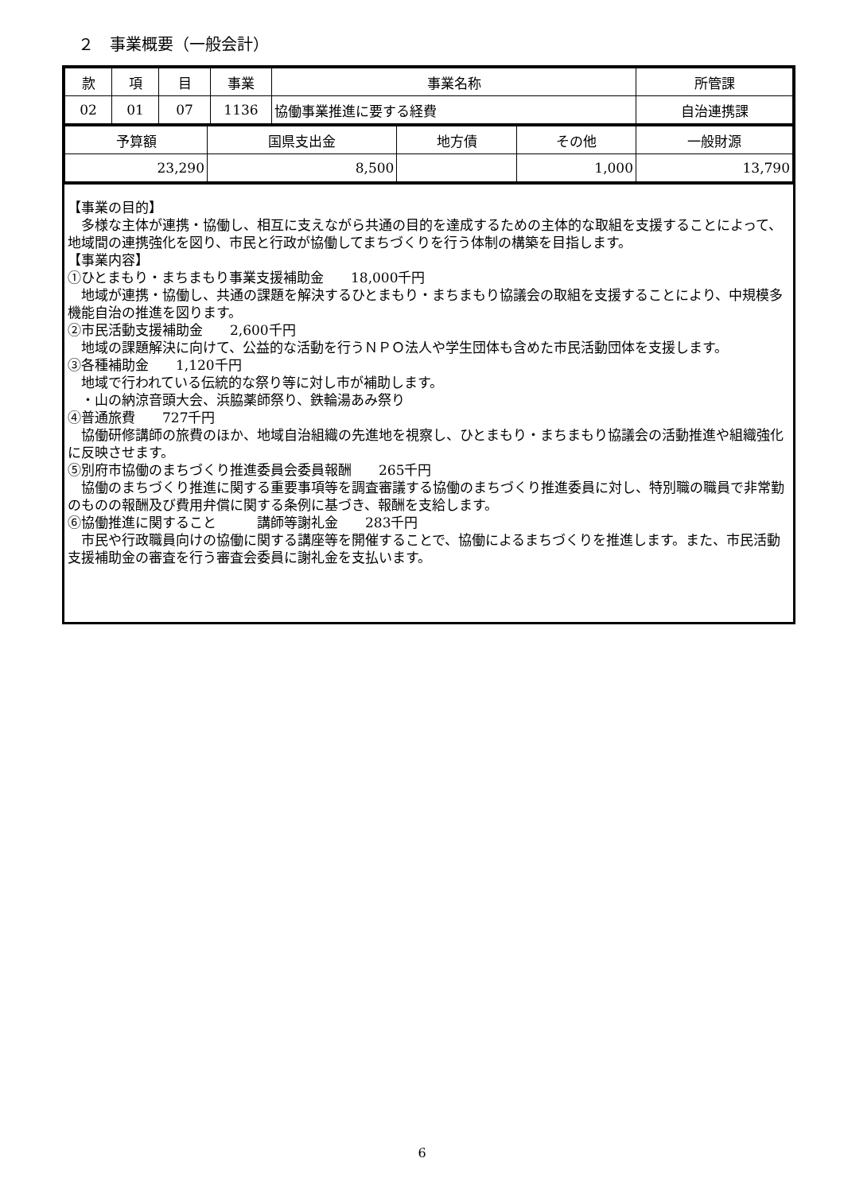２　事業概要（一般会計）
| 款 | 項 | 目 | 事業 | 事業名称 | 所管課 |
| 02 | 01 | 07 | 1136 | 協働事業推進に要する経費 | 自治連携課 |
| 予算額 | 国県支出金 | 地方債 | その他 | 一般財源 |
| 23,290 | 8,500 | | 1,000 | 13,790 |
【事業の目的】
　多様な主体が連携・協働し、相互に支えながら共通の目的を達成するための主体的な取組を支援することによって、地域間の連携強化を図り、市民と行政が協働してまちづくりを行う体制の構築を目指します。
【事業内容】
①ひとまもり・まちまもり事業支援補助金　　18,000千円
　地域が連携・協働し、共通の課題を解決するひとまもり・まちまもり協議会の取組を支援することにより、中規模多機能自治の推進を図ります。
②市民活動支援補助金　　2,600千円
　地域の課題解決に向けて、公益的な活動を行うＮＰＯ法人や学生団体も含めた市民活動団体を支援します。
③各種補助金　　1,120千円
　地域で行われている伝統的な祭り等に対し市が補助します。
　・山の納涼音頭大会、浜脇薬師祭り、鉄輪湯あみ祭り
④普通旅費　　727千円
　協働研修講師の旅費のほか、地域自治組織の先進地を視察し、ひとまもり・まちまもり協議会の活動推進や組織強化に反映させます。
⑤別府市協働のまちづくり推進委員会委員報酬　　265千円
　協働のまちづくり推進に関する重要事項等を調査審議する協働のまちづくり推進委員に対し、特別職の職員で非常勤のものの報酬及び費用弁償に関する条例に基づき、報酬を支給します。
⑥協働推進に関すること　　　講師等謝礼金　　283千円
　市民や行政職員向けの協働に関する講座等を開催することで、協働によるまちづくりを推進します。また、市民活動支援補助金の審査を行う審査会委員に謝礼金を支払います。
6